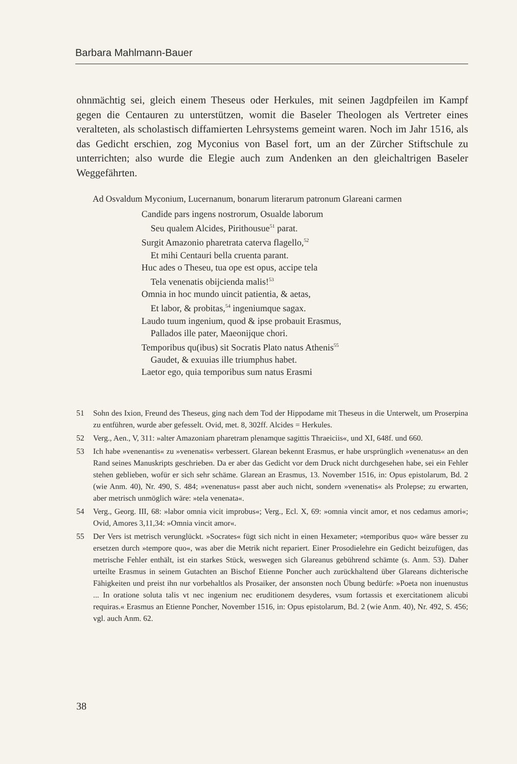Barbara Mahlmann-Bauer
ohnmächtig sei, gleich einem Theseus oder Herkules, mit seinen Jagdpfeilen im Kampf gegen die Centauren zu unterstützen, womit die Baseler Theologen als Vertreter eines veralteten, als scholastisch diffamierten Lehrsystems gemeint waren. Noch im Jahr 1516, als das Gedicht erschien, zog Myconius von Basel fort, um an der Zürcher Stiftschule zu unterrichten; also wurde die Elegie auch zum Andenken an den gleichaltrigen Baseler Weggefährten.
Ad Osvaldum Myconium, Lucernanum, bonarum literarum patronum Glareani carmen
Candide pars ingens nostrorum, Osualde laborum
Seu qualem Alcides, Pirithousue<sup>51</sup> parat.
Surgit Amazonio pharetrata caterva flagello,<sup>52</sup>
Et mihi Centauri bella cruenta parant.
Huc ades o Theseu, tua ope est opus, accipe tela
Tela venenatis obijcienda malis!<sup>53</sup>
Omnia in hoc mundo uincit patientia, & aetas,
Et labor, & probitas,<sup>54</sup> ingeniumque sagax.
Laudo tuum ingenium, quod & ipse probauit Erasmus,
Pallados ille pater, Maeonijque chori.
Temporibus qu(ibus) sit Socratis Plato natus Athenis<sup>55</sup>
Gaudet, & exuuias ille triumphus habet.
Laetor ego, quia temporibus sum natus Erasmi
51 Sohn des Ixion, Freund des Theseus, ging nach dem Tod der Hippodame mit Theseus in die Unterwelt, um Proserpina zu entführen, wurde aber gefesselt. Ovid, met. 8, 302ff. Alcides = Herkules.
52 Verg., Aen., V, 311: »alter Amazoniam pharetram plenamque sagittis Thraeiciis«, und XI, 648f. und 660.
53 Ich habe »venenantis« zu »venenatis« verbessert. Glarean bekennt Erasmus, er habe ursprünglich »venenatus« an den Rand seines Manuskripts geschrieben. Da er aber das Gedicht vor dem Druck nicht durchgesehen habe, sei ein Fehler stehen geblieben, wofür er sich sehr schäme. Glarean an Erasmus, 13. November 1516, in: Opus epistolarum, Bd. 2 (wie Anm. 40), Nr. 490, S. 484; »venenatus« passt aber auch nicht, sondern »venenatis« als Prolepse; zu erwarten, aber metrisch unmöglich wäre: »tela venenata«.
54 Verg., Georg. III, 68: »labor omnia vicit improbus«; Verg., Ecl. X, 69: »omnia vincit amor, et nos cedamus amori«; Ovid, Amores 3,11,34: »Omnia vincit amor«.
55 Der Vers ist metrisch verunglückt. »Socrates« fügt sich nicht in einen Hexameter; »temporibus quo« wäre besser zu ersetzen durch »tempore quo«, was aber die Metrik nicht repariert. Einer Prosodielehre ein Gedicht beizufügen, das metrische Fehler enthält, ist ein starkes Stück, weswegen sich Glareanus gebührend schämte (s. Anm. 53). Daher urteilte Erasmus in seinem Gutachten an Bischof Etienne Poncher auch zurückhaltend über Glareans dichterische Fähigkeiten und preist ihn nur vorbehaltlos als Prosaiker, der ansonsten noch Übung bedürfe: »Poeta non inuenustus ... In oratione soluta talis vt nec ingenium nec eruditionem desyderes, vsum fortassis et exercitationem alicubi requiras.« Erasmus an Etienne Poncher, November 1516, in: Opus epistolarum, Bd. 2 (wie Anm. 40), Nr. 492, S. 456; vgl. auch Anm. 62.
38